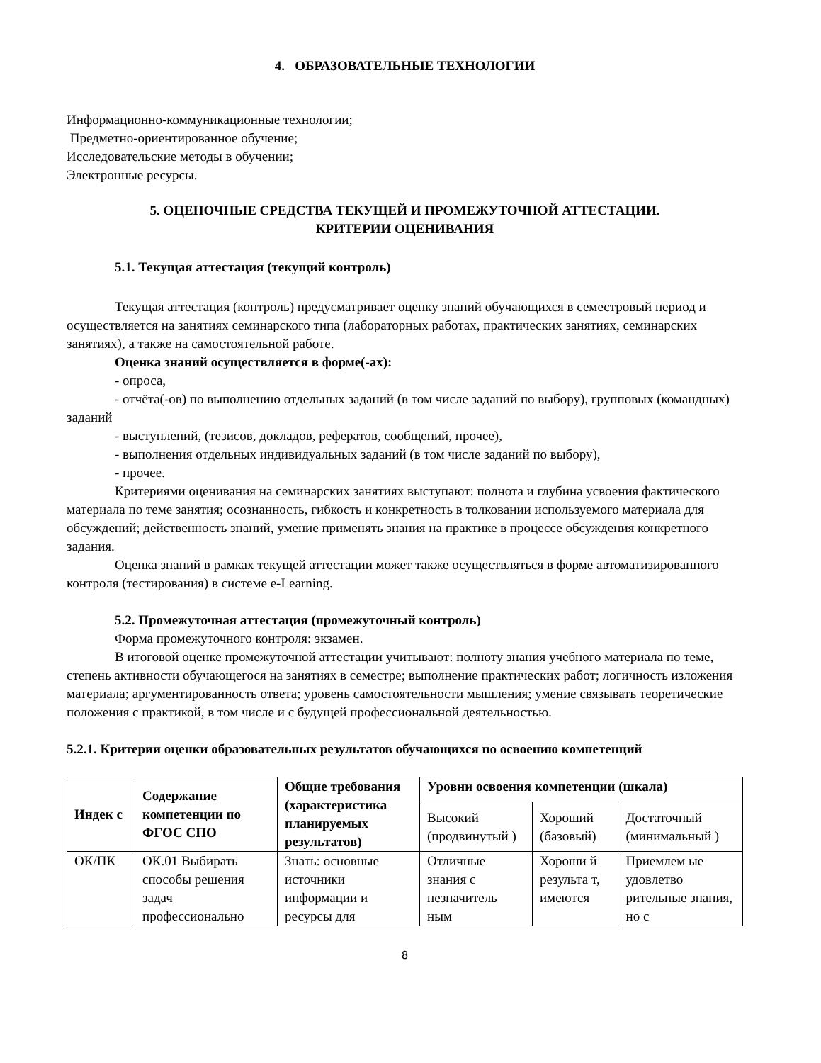4. ОБРАЗОВАТЕЛЬНЫЕ ТЕХНОЛОГИИ
Информационно-коммуникационные технологии;
Предметно-ориентированное обучение;
Исследовательские методы в обучении;
Электронные ресурсы.
5. ОЦЕНОЧНЫЕ СРЕДСТВА ТЕКУЩЕЙ И ПРОМЕЖУТОЧНОЙ АТТЕСТАЦИИ.
КРИТЕРИИ ОЦЕНИВАНИЯ
5.1. Текущая аттестация (текущий контроль)
Текущая аттестация (контроль) предусматривает оценку знаний обучающихся в семестровый период и осуществляется на занятиях семинарского типа (лабораторных работах, практических занятиях, семинарских занятиях), а также на самостоятельной работе.
Оценка знаний осуществляется в форме(-ах):
- опроса,
- отчёта(-ов) по выполнению отдельных заданий (в том числе заданий по выбору), групповых (командных) заданий
- выступлений, (тезисов, докладов, рефератов, сообщений, прочее),
- выполнения отдельных индивидуальных заданий (в том числе заданий по выбору),
- прочее.
Критериями оценивания на семинарских занятиях выступают: полнота и глубина усвоения фактического материала по теме занятия; осознанность, гибкость и конкретность в толковании используемого материала для обсуждений; действенность знаний, умение применять знания на практике в процессе обсуждения конкретного задания.
Оценка знаний в рамках текущей аттестации может также осуществляться в форме автоматизированного контроля (тестирования) в системе e-Learning.
5.2. Промежуточная аттестация (промежуточный контроль)
Форма промежуточного контроля: экзамен.
В итоговой оценке промежуточной аттестации учитывают: полноту знания учебного материала по теме, степень активности обучающегося на занятиях в семестре; выполнение практических работ; логичность изложения материала; аргументированность ответа; уровень самостоятельности мышления; умение связывать теоретические положения с практикой, в том числе и с будущей профессиональной деятельностью.
5.2.1. Критерии оценки образовательных результатов обучающихся по освоению компетенций
| Индек с | Содержание компетенции по ФГОС СПО | Общие требования (характеристика планируемых результатов) | Уровни освоения компетенции (шкала) | | |
| --- | --- | --- | --- | --- | --- |
| | | | Высокий (продвинутый ) | Хороший (базовый) | Достаточный (минимальный ) |
| ОК/ПК | ОК.01 Выбирать способы решения задач профессионально | Знать: основные источники информации и ресурсы для | Отличные знания с незначитель ным | Хороши й результа т, имеются | Приемлем ые удовлетво рительные знания, но с |
8